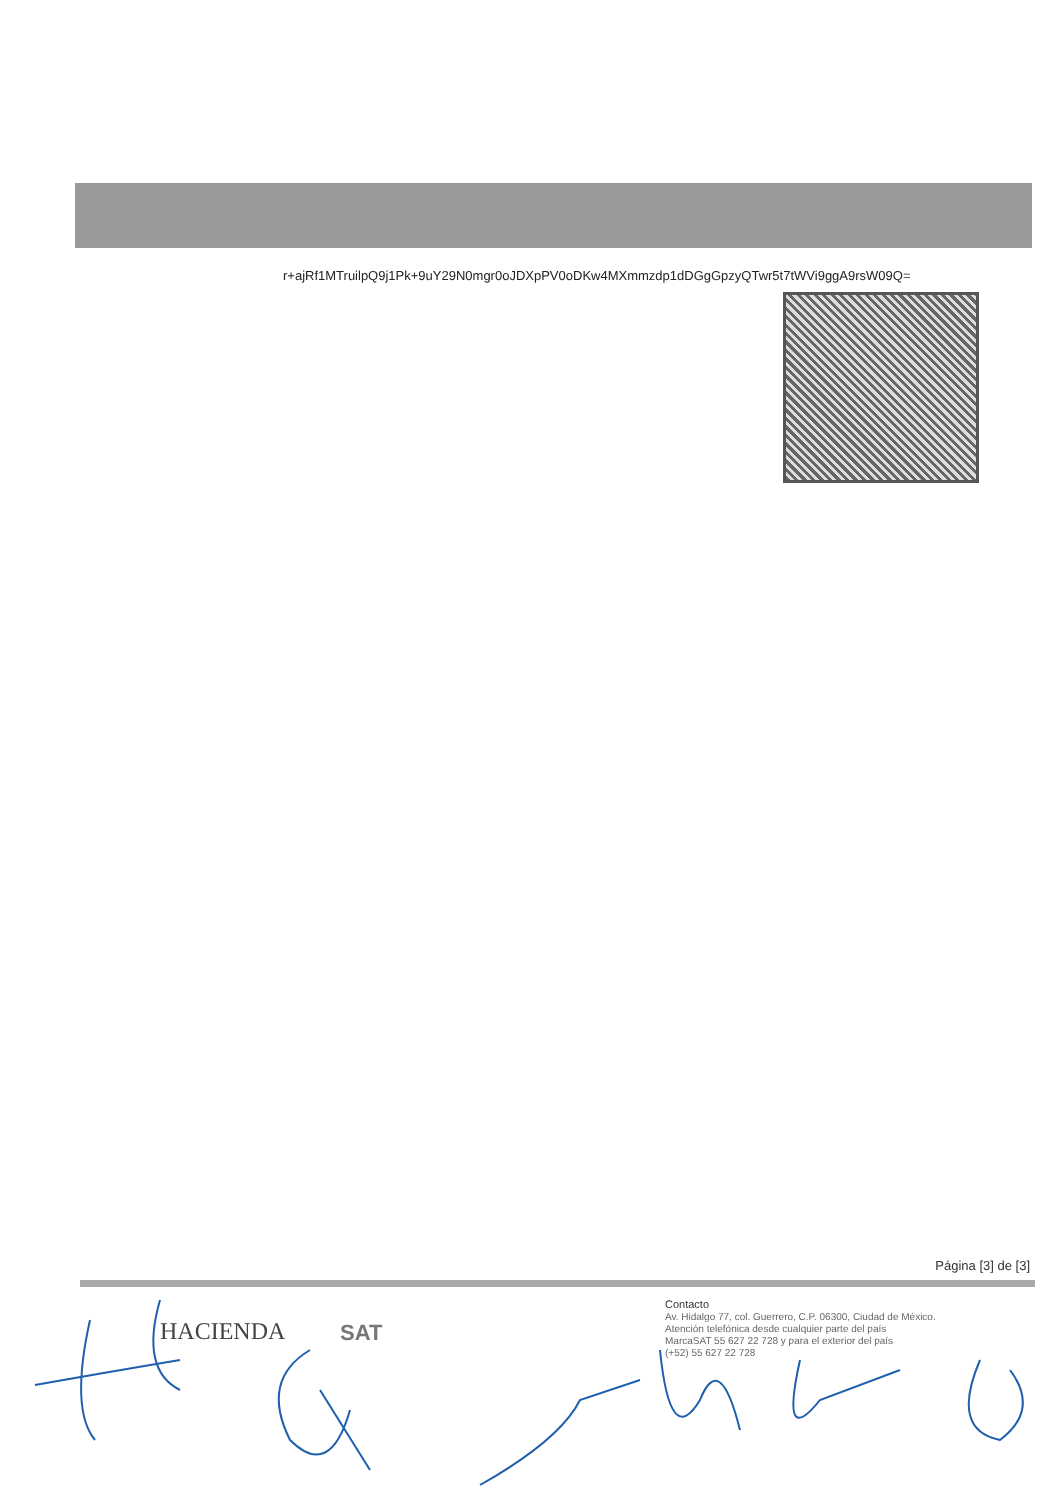r+ajRf1MTruilpQ9j1Pk+9uY29N0mgr0oJDXpPV0oDKw4MXmmzdp1dDGgGpzyQTwr5t7tWVi9ggA9rsW09Q=
Página [3] de [3]
HACIENDA SAT
Contacto
Av. Hidalgo 77, col. Guerrero, C.P. 06300, Ciudad de México.
Atención telefónica desde cualquier parte del país
MarcaSAT 55 627 22 728 y para el exterior del país
(+52) 55 627 22 728